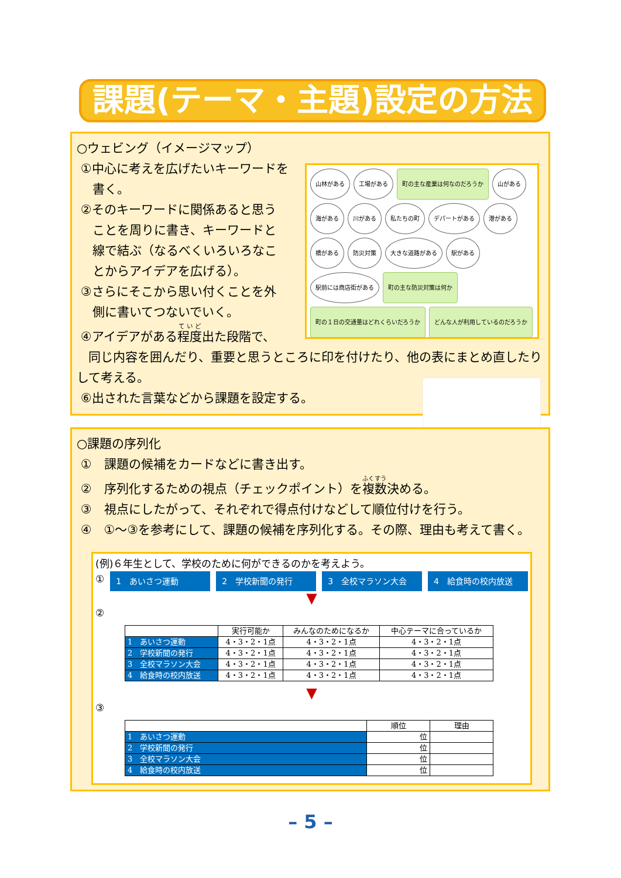課題(テーマ・主題)設定の方法
○ウェビング（イメージマップ）
山林がある 工場がある 町の主な産業は何なのだろうか 山がある 海がある 川がある 私たちの町 デパートがある 港がある 橋がある 防災対策 大きな道路がある 駅がある 駅前には商店街がある 町の主な防災対策は何か 町の１日の交通量はどれくらいだろうか どんな人が利用しているのだろうか
①中心に考えを広げたいキーワードを
書く。
②そのキーワードに関係あると思う
ことを周りに書き、キーワードと
線で結ぶ（なるべくいろいろなこ
とからアイデアを広げる）。
③さらにそこから思い付くことを外
側に書いてつないでいく。
④アイデアがある程度出た段階で、
同じ内容を囲んだり、重要と思うところに印を付けたり、他の表にまとめ直したりして考える。
⑥出された言葉などから課題を設定する。
○課題の序列化
①　課題の候補をカードなどに書き出す。
②　序列化するための視点（チェックポイント）を複数決める。
③　視点にしたがって、それぞれで得点付けなどして順位付けを行う。
④　①～③を参考にして、課題の候補を序列化する。その際、理由も考えて書く。
(例)６年生として、学校のために何ができるのかを考えよう。
①
1　あいさつ運動 2　学校新聞の発行 3　全校マラソン大会 4　給食時の校内放送
▼
②
| | 実行可能か | みんなのためになるか | 中心テーマに合っているか |
| --- | --- | --- | --- |
| 1 あいさつ運動 | 4・3・2・1点 | 4・3・2・1点 | 4・3・2・1点 |
| 2 学校新聞の発行 | 4・3・2・1点 | 4・3・2・1点 | 4・3・2・1点 |
| 3 全校マラソン大会 | 4・3・2・1点 | 4・3・2・1点 | 4・3・2・1点 |
| 4 給食時の校内放送 | 4・3・2・1点 | 4・3・2・1点 | 4・3・2・1点 |
▼
③
| | 順位 | 理由 |
| --- | --- | --- |
| 1 あいさつ運動 | 位 | |
| 2 学校新聞の発行 | 位 | |
| 3 全校マラソン大会 | 位 | |
| 4 給食時の校内放送 | 位 | |
– 5 –